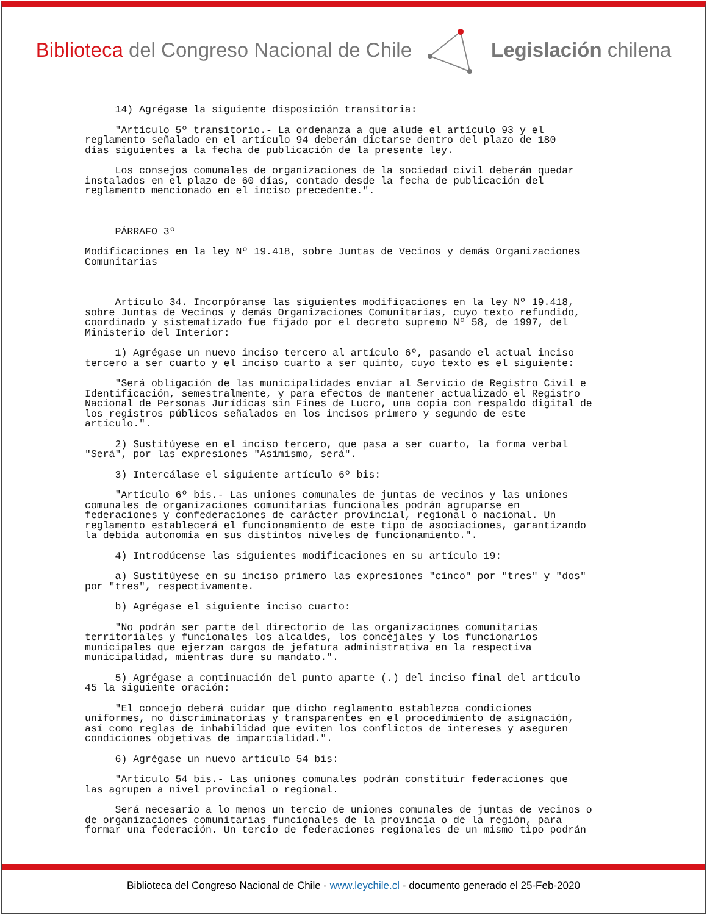Biblioteca del Congreso Nacional de Chile
Legislación chilena
14) Agrégase la siguiente disposición transitoria:
"Artículo 5º transitorio.- La ordenanza a que alude el artículo 93 y el reglamento señalado en el artículo 94 deberán dictarse dentro del plazo de 180 días siguientes a la fecha de publicación de la presente ley.
Los consejos comunales de organizaciones de la sociedad civil deberán quedar instalados en el plazo de 60 días, contado desde la fecha de publicación del reglamento mencionado en el inciso precedente.".
PÁRRAFO 3º
Modificaciones en la ley Nº 19.418, sobre Juntas de Vecinos y demás Organizaciones Comunitarias
Artículo 34. Incorpóranse las siguientes modificaciones en la ley Nº 19.418, sobre Juntas de Vecinos y demás Organizaciones Comunitarias, cuyo texto refundido, coordinado y sistematizado fue fijado por el decreto supremo Nº 58, de 1997, del Ministerio del Interior:
1) Agrégase un nuevo inciso tercero al artículo 6º, pasando el actual inciso tercero a ser cuarto y el inciso cuarto a ser quinto, cuyo texto es el siguiente:
"Será obligación de las municipalidades enviar al Servicio de Registro Civil e Identificación, semestralmente, y para efectos de mantener actualizado el Registro Nacional de Personas Jurídicas sin Fines de Lucro, una copia con respaldo digital de los registros públicos señalados en los incisos primero y segundo de este artículo.".
2) Sustitúyese en el inciso tercero, que pasa a ser cuarto, la forma verbal "Será", por las expresiones "Asimismo, será".
3) Intercálase el siguiente artículo 6º bis:
"Artículo 6º bis.- Las uniones comunales de juntas de vecinos y las uniones comunales de organizaciones comunitarias funcionales podrán agruparse en federaciones y confederaciones de carácter provincial, regional o nacional. Un reglamento establecerá el funcionamiento de este tipo de asociaciones, garantizando la debida autonomía en sus distintos niveles de funcionamiento.".
4) Introdúcense las siguientes modificaciones en su artículo 19:
a) Sustitúyese en su inciso primero las expresiones "cinco" por "tres" y "dos" por "tres", respectivamente.
b) Agrégase el siguiente inciso cuarto:
"No podrán ser parte del directorio de las organizaciones comunitarias territoriales y funcionales los alcaldes, los concejales y los funcionarios municipales que ejerzan cargos de jefatura administrativa en la respectiva municipalidad, mientras dure su mandato.".
5) Agrégase a continuación del punto aparte (.) del inciso final del artículo 45 la siguiente oración:
"El concejo deberá cuidar que dicho reglamento establezca condiciones uniformes, no discriminatorias y transparentes en el procedimiento de asignación, así como reglas de inhabilidad que eviten los conflictos de intereses y aseguren condiciones objetivas de imparcialidad.".
6) Agrégase un nuevo artículo 54 bis:
"Artículo 54 bis.- Las uniones comunales podrán constituir federaciones que las agrupen a nivel provincial o regional.
Será necesario a lo menos un tercio de uniones comunales de juntas de vecinos o de organizaciones comunitarias funcionales de la provincia o de la región, para formar una federación. Un tercio de federaciones regionales de un mismo tipo podrán
Biblioteca del Congreso Nacional de Chile - www.leychile.cl - documento generado el 25-Feb-2020